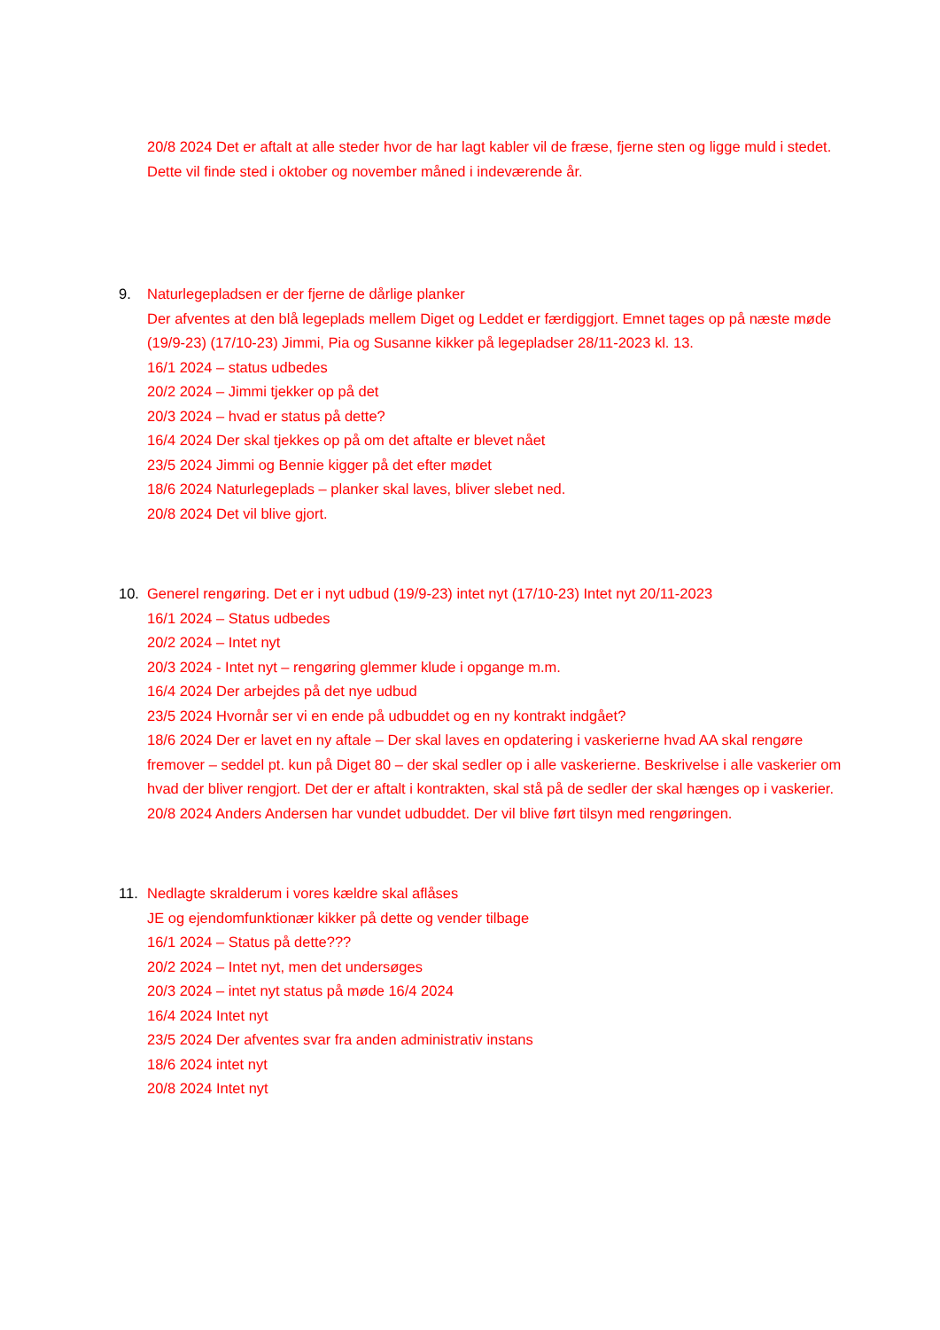20/8 2024 Det er aftalt at alle steder hvor de har lagt kabler vil de fræse, fjerne sten og ligge muld i stedet. Dette vil finde sted i oktober og november måned i indeværende år.
9. Naturlegepladsen er der fjerne de dårlige planker
Der afventes at den blå legeplads mellem Diget og Leddet er færdiggjort. Emnet tages op på næste møde (19/9-23) (17/10-23) Jimmi, Pia og Susanne kikker på legepladser 28/11-2023 kl. 13.
16/1 2024 – status udbedes
20/2 2024 – Jimmi tjekker op på det
20/3 2024 – hvad er status på dette?
16/4 2024 Der skal tjekkes op på om det aftalte er blevet nået
23/5 2024 Jimmi og Bennie kigger på det efter mødet
18/6 2024 Naturlegeplads – planker skal laves, bliver slebet ned.
20/8 2024 Det vil blive gjort.
10. Generel rengøring. Det er i nyt udbud (19/9-23) intet nyt (17/10-23) Intet nyt 20/11-2023
16/1 2024 – Status udbedes
20/2 2024 – Intet nyt
20/3 2024 - Intet nyt – rengøring glemmer klude i opgange m.m.
16/4 2024 Der arbejdes på det nye udbud
23/5 2024 Hvornår ser vi en ende på udbuddet og en ny kontrakt indgået?
18/6 2024 Der er lavet en ny aftale – Der skal laves en opdatering i vaskerierne hvad AA skal rengøre fremover – seddel pt. kun på Diget 80 – der skal sedler op i alle vaskerierne. Beskrivelse i alle vaskerier om hvad der bliver rengjort. Det der er aftalt i kontrakten, skal stå på de sedler der skal hænges op i vaskerier.
20/8 2024 Anders Andersen har vundet udbuddet. Der vil blive ført tilsyn med rengøringen.
11. Nedlagte skralderum i vores kældre skal aflåses
JE og ejendomfunktionær kikker på dette og vender tilbage
16/1 2024 – Status på dette???
20/2 2024 – Intet nyt, men det undersøges
20/3 2024 – intet nyt status på møde 16/4 2024
16/4 2024 Intet nyt
23/5 2024 Der afventes svar fra anden administrativ instans
18/6 2024 intet nyt
20/8 2024 Intet nyt